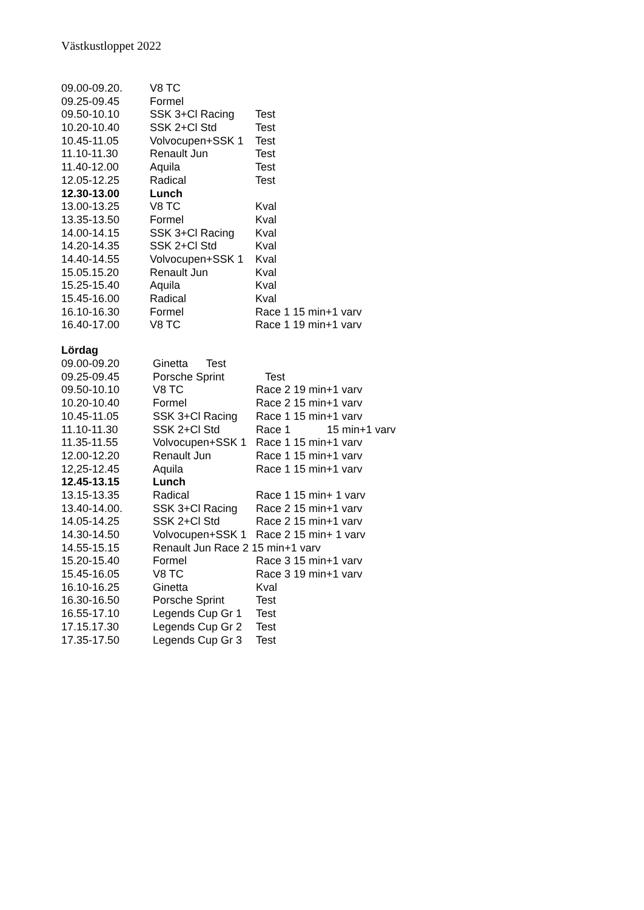Västkustloppet 2022
| 09.00-09.20. | V8 TC | |
| 09.25-09.45 | Formel | |
| 09.50-10.10 | SSK 3+Cl Racing | Test |
| 10.20-10.40 | SSK 2+Cl Std | Test |
| 10.45-11.05 | Volvocupen+SSK 1 | Test |
| 11.10-11.30 | Renault Jun | Test |
| 11.40-12.00 | Aquila | Test |
| 12.05-12.25 | Radical | Test |
| 12.30-13.00 | Lunch | |
| 13.00-13.25 | V8 TC | Kval |
| 13.35-13.50 | Formel | Kval |
| 14.00-14.15 | SSK 3+Cl Racing | Kval |
| 14.20-14.35 | SSK 2+Cl Std | Kval |
| 14.40-14.55 | Volvocupen+SSK 1 | Kval |
| 15.05.15.20 | Renault Jun | Kval |
| 15.25-15.40 | Aquila | Kval |
| 15.45-16.00 | Radical | Kval |
| 16.10-16.30 | Formel | Race 1 15 min+1 varv |
| 16.40-17.00 | V8 TC | Race 1 19 min+1 varv |
Lördag
| 09.00-09.20 | Ginetta Test | |
| 09.25-09.45 | Porsche Sprint | Test |
| 09.50-10.10 | V8 TC | Race 2 19 min+1 varv |
| 10.20-10.40 | Formel | Race 2 15 min+1 varv |
| 10.45-11.05 | SSK 3+Cl Racing | Race 1 15 min+1 varv |
| 11.10-11.30 | SSK 2+Cl Std | Race 1 15 min+1 varv |
| 11.35-11.55 | Volvocupen+SSK 1 | Race 1 15 min+1 varv |
| 12.00-12.20 | Renault Jun | Race 1 15 min+1 varv |
| 12,25-12.45 | Aquila | Race 1 15 min+1 varv |
| 12.45-13.15 | Lunch | |
| 13.15-13.35 | Radical | Race 1 15 min+ 1 varv |
| 13.40-14.00. | SSK 3+Cl Racing | Race 2 15 min+1 varv |
| 14.05-14.25 | SSK 2+Cl Std | Race 2 15 min+1 varv |
| 14.30-14.50 | Volvocupen+SSK 1 | Race 2 15 min+ 1 varv |
| 14.55-15.15 | Renault Jun Race 2 15 min+1 varv | |
| 15.20-15.40 | Formel | Race 3 15 min+1 varv |
| 15.45-16.05 | V8 TC | Race 3 19 min+1 varv |
| 16.10-16.25 | Ginetta | Kval |
| 16.30-16.50 | Porsche Sprint | Test |
| 16.55-17.10 | Legends Cup Gr 1 | Test |
| 17.15.17.30 | Legends Cup Gr 2 | Test |
| 17.35-17.50 | Legends Cup Gr 3 | Test |